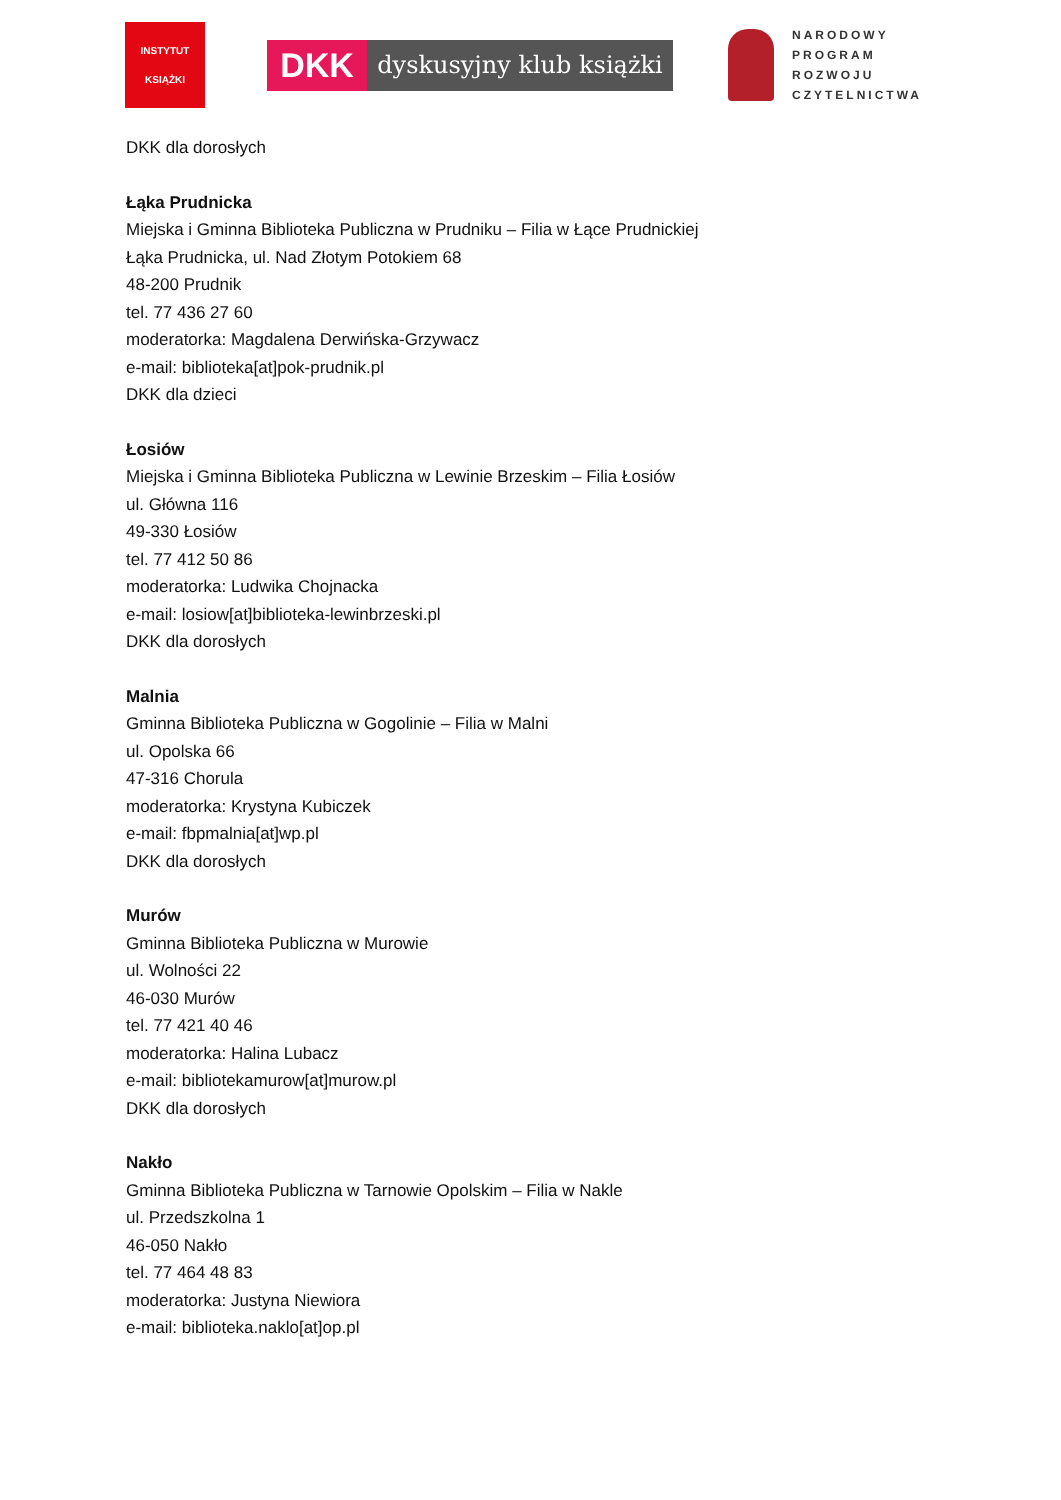INSTYTUT
KSIĄŻKI
DKK
dyskusyjny klub książki
NARODOWY
PROGRAM
ROZWOJU
CZYTELNICTWA
DKK dla dorosłych
Łąka Prudnicka
Miejska i Gminna Biblioteka Publiczna w Prudniku – Filia w Łące Prudnickiej
Łąka Prudnicka, ul. Nad Złotym Potokiem 68
48-200 Prudnik
tel. 77 436 27 60
moderatorka: Magdalena Derwińska-Grzywacz
e-mail: biblioteka[at]pok-prudnik.pl
DKK dla dzieci
Łosiów
Miejska i Gminna Biblioteka Publiczna w Lewinie Brzeskim – Filia Łosiów
ul. Główna 116
49-330 Łosiów
tel. 77 412 50 86
moderatorka: Ludwika Chojnacka
e-mail: losiow[at]biblioteka-lewinbrzeski.pl
DKK dla dorosłych
Malnia
Gminna Biblioteka Publiczna w Gogolinie – Filia w Malni
ul. Opolska 66
47-316 Chorula
moderatorka: Krystyna Kubiczek
e-mail: fbpmalnia[at]wp.pl
DKK dla dorosłych
Murów
Gminna Biblioteka Publiczna w Murowie
ul. Wolności 22
46-030 Murów
tel. 77 421 40 46
moderatorka: Halina Lubacz
e-mail: bibliotekamurow[at]murow.pl
DKK dla dorosłych
Nakło
Gminna Biblioteka Publiczna w Tarnowie Opolskim – Filia w Nakle
ul. Przedszkolna 1
46-050 Nakło
tel. 77 464 48 83
moderatorka: Justyna Niewiora
e-mail: biblioteka.naklo[at]op.pl